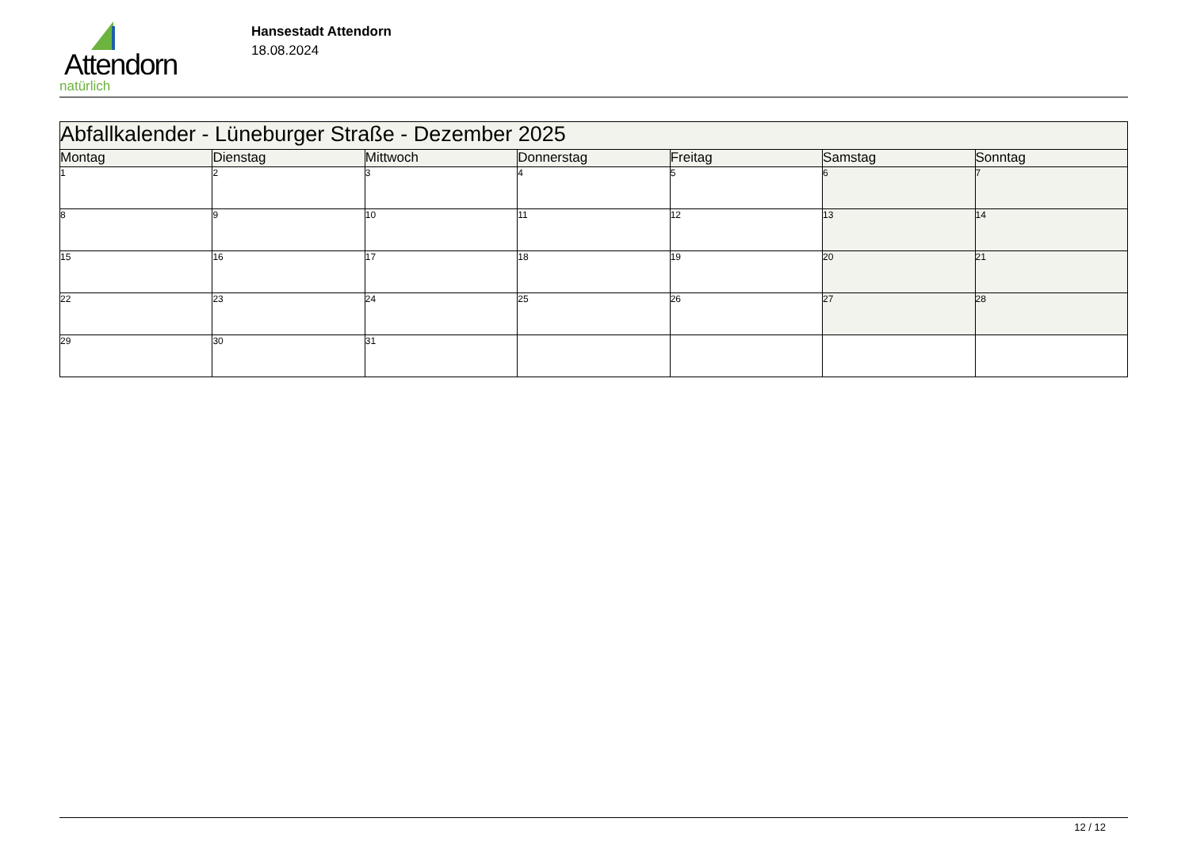Attendorn
natürlich
Hansestadt Attendorn
18.08.2024
| Abfallkalender - Lüneburger Straße - Dezember 2025 | | | | | | |
| Montag | Dienstag | Mittwoch | Donnerstag | Freitag | Samstag | Sonntag |
| 1 | 2 | 3 | 4 | 5 | 6 | 7 |
| 8 | 9 | 10 | 11 | 12 | 13 | 14 |
| 15 | 16 | 17 | 18 | 19 | 20 | 21 |
| 22 | 23 | 24 | 25 | 26 | 27 | 28 |
| 29 | 30 | 31 | | | | |
12 / 12